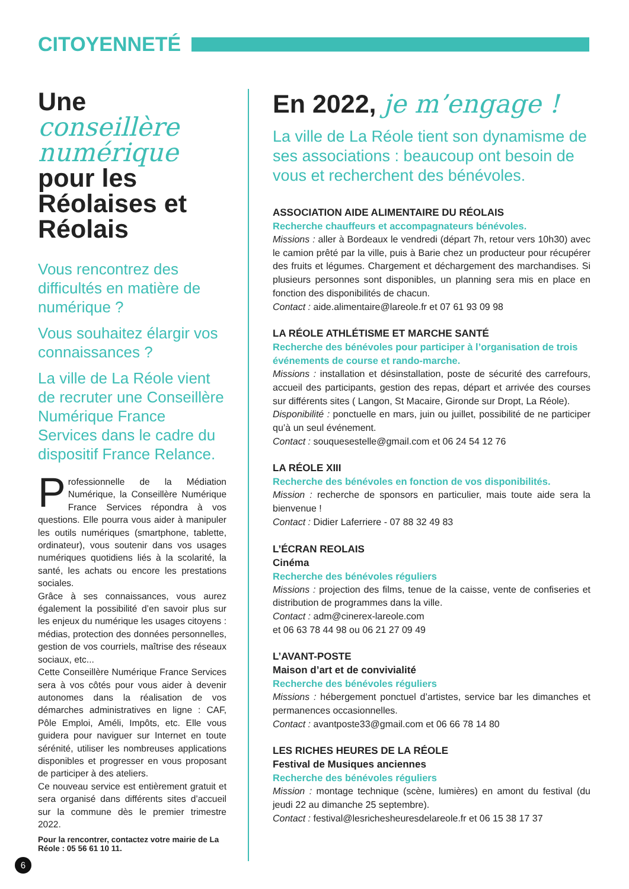CITOYENNETÉ
Une conseillère numérique pour les Réolaises et Réolais
Vous rencontrez des difficultés en matière de numérique ?
Vous souhaitez élargir vos connaissances ?
La ville de La Réole vient de recruter une Conseillère Numérique France Services dans le cadre du dispositif France Relance.
Professionnelle de la Médiation Numérique, la Conseillère Numérique France Services répondra à vos questions. Elle pourra vous aider à manipuler les outils numériques (smartphone, tablette, ordinateur), vous soutenir dans vos usages numériques quotidiens liés à la scolarité, la santé, les achats ou encore les prestations sociales.
Grâce à ses connaissances, vous aurez également la possibilité d’en savoir plus sur les enjeux du numérique les usages citoyens : médias, protection des données personnelles, gestion de vos courriels, maîtrise des réseaux sociaux, etc...
Cette Conseillère Numérique France Services sera à vos côtés pour vous aider à devenir autonomes dans la réalisation de vos démarches administratives en ligne : CAF, Pôle Emploi, Améli, Impôts, etc. Elle vous guidera pour naviguer sur Internet en toute sérénité, utiliser les nombreuses applications disponibles et progresser en vous proposant de participer à des ateliers.
Ce nouveau service est entièrement gratuit et sera organisé dans différents sites d’accueil sur la commune dès le premier trimestre 2022.
Pour la rencontrer, contactez votre mairie de La Réole : 05 56 61 10 11.
En 2022, je m’engage !
La ville de La Réole tient son dynamisme de ses associations : beaucoup ont besoin de vous et recherchent des bénévoles.
ASSOCIATION AIDE ALIMENTAIRE DU RÉOLAIS
Recherche chauffeurs et accompagnateurs bénévoles.
Missions : aller à Bordeaux le vendredi (départ 7h, retour vers 10h30) avec le camion prêté par la ville, puis à Barie chez un producteur pour récupérer des fruits et légumes. Chargement et déchargement des marchandises. Si plusieurs personnes sont disponibles, un planning sera mis en place en fonction des disponibilités de chacun.
Contact : aide.alimentaire@lareole.fr et 07 61 93 09 98
LA RÉOLE ATHLÉTISME ET MARCHE SANTÉ
Recherche des bénévoles pour participer à l’organisation de trois événements de course et rando-marche.
Missions : installation et désinstallation, poste de sécurité des carrefours, accueil des participants, gestion des repas, départ et arrivée des courses sur différents sites ( Langon, St Macaire, Gironde sur Dropt, La Réole).
Disponibilité : ponctuelle en mars, juin ou juillet, possibilité de ne participer qu’à un seul événement.
Contact : souquesestelle@gmail.com et 06 24 54 12 76
LA RÉOLE XIII
Recherche des bénévoles en fonction de vos disponibilités.
Mission : recherche de sponsors en particulier, mais toute aide sera la bienvenue !
Contact : Didier Laferriere - 07 88 32 49 83
L’ÉCRAN REOLAIS
Cinéma
Recherche des bénévoles réguliers
Missions : projection des films, tenue de la caisse, vente de confiseries et distribution de programmes dans la ville.
Contact : adm@cinerex-lareole.com
et 06 63 78 44 98 ou 06 21 27 09 49
L’AVANT-POSTE
Maison d’art et de convivialité
Recherche des bénévoles réguliers
Missions : hébergement ponctuel d’artistes, service bar les dimanches et permanences occasionnelles.
Contact : avantposte33@gmail.com et 06 66 78 14 80
LES RICHES HEURES DE LA RÉOLE
Festival de Musiques anciennes
Recherche des bénévoles réguliers
Mission : montage technique (scène, lumières) en amont du festival (du jeudi 22 au dimanche 25 septembre).
Contact : festival@lesrichesheuresdelareole.fr et 06 15 38 17 37
6